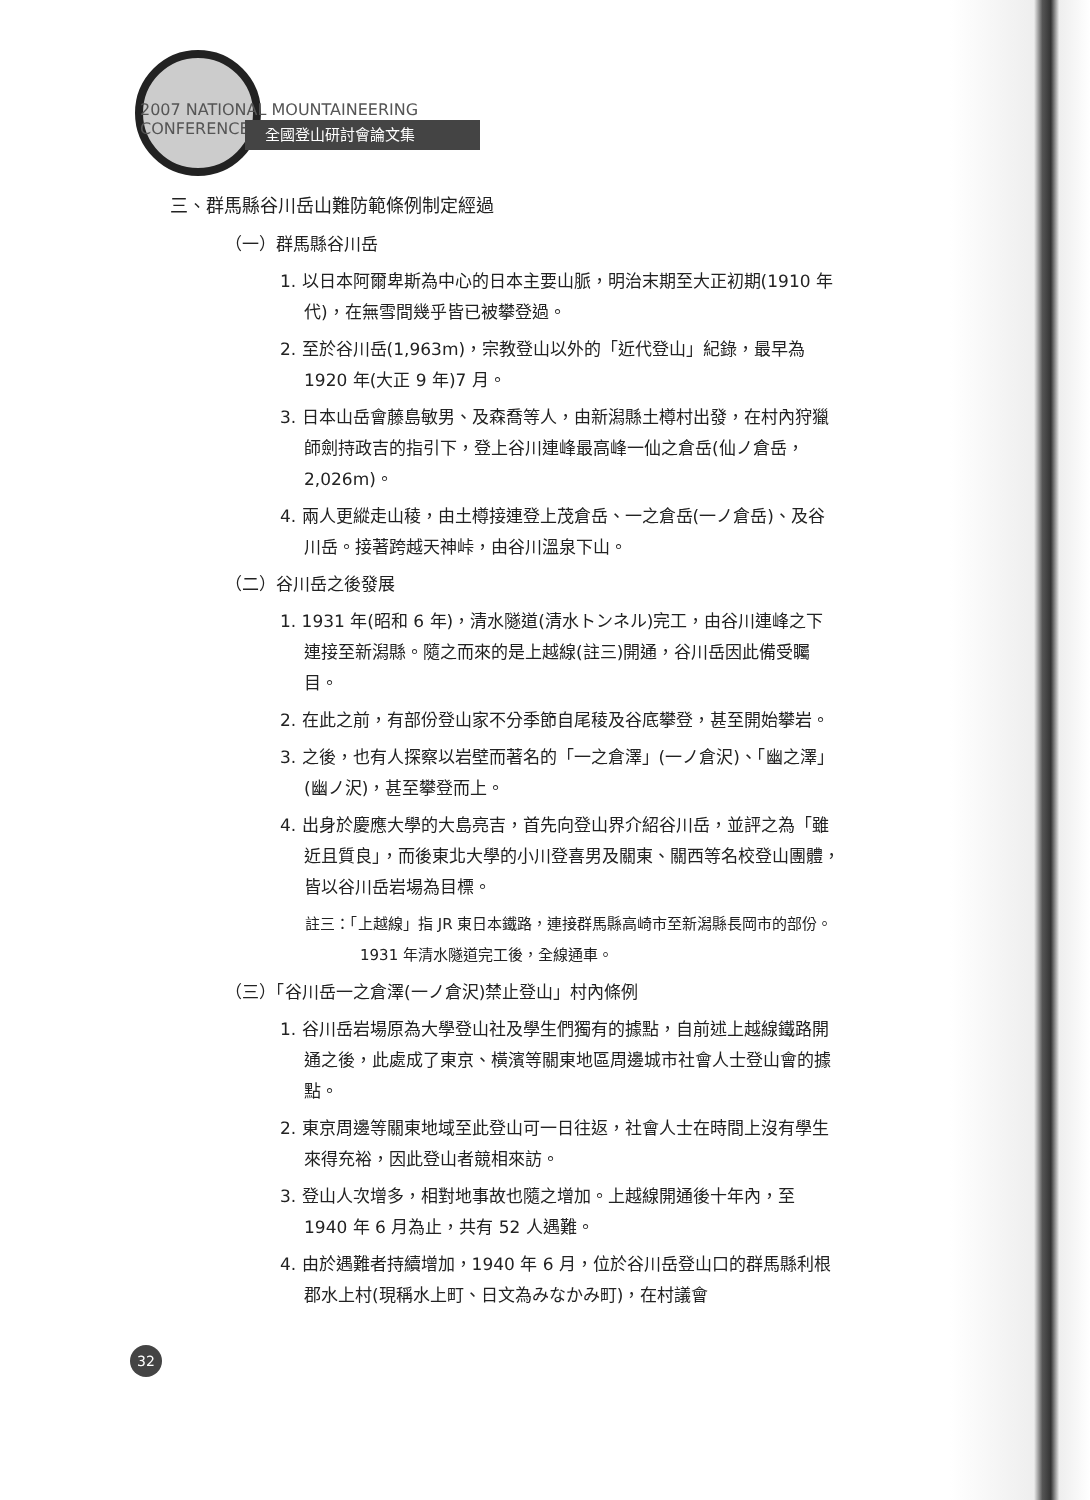2007 NATIONAL MOUNTAINEERING CONFERENCE
全國登山研討會論文集
三、群馬縣谷川岳山難防範條例制定經過
（一）群馬縣谷川岳
1. 以日本阿爾卑斯為中心的日本主要山脈，明治末期至大正初期(1910 年代)，在無雪間幾乎皆已被攀登過。
2. 至於谷川岳(1,963m)，宗教登山以外的「近代登山」紀錄，最早為 1920 年(大正 9 年)7 月。
3. 日本山岳會藤島敏男、及森喬等人，由新潟縣土樽村出發，在村內狩獵師劍持政吉的指引下，登上谷川連峰最高峰一仙之倉岳(仙ノ倉岳，2,026m)。
4. 兩人更縱走山稜，由土樽接連登上茂倉岳、一之倉岳(一ノ倉岳)、及谷川岳。接著跨越天神峠，由谷川溫泉下山。
（二）谷川岳之後發展
1. 1931 年(昭和 6 年)，清水隧道(清水トンネル)完工，由谷川連峰之下連接至新潟縣。隨之而來的是上越線(註三)開通，谷川岳因此備受矚目。
2. 在此之前，有部份登山家不分季節自尾稜及谷底攀登，甚至開始攀岩。
3. 之後，也有人探察以岩壁而著名的「一之倉澤」(一ノ倉沢)、「幽之澤」(幽ノ沢)，甚至攀登而上。
4. 出身於慶應大學的大島亮吉，首先向登山界介紹谷川岳，並評之為「雖近且質良」，而後東北大學的小川登喜男及關東、關西等名校登山團體，皆以谷川岳岩場為目標。
註三：「上越線」指 JR 東日本鐵路，連接群馬縣高崎市至新潟縣長岡市的部份。1931 年清水隧道完工後，全線通車。
（三）「谷川岳一之倉澤(一ノ倉沢)禁止登山」村內條例
1. 谷川岳岩場原為大學登山社及學生們獨有的據點，自前述上越線鐵路開通之後，此處成了東京、橫濱等關東地區周邊城市社會人士登山會的據點。
2. 東京周邊等關東地域至此登山可一日往返，社會人士在時間上沒有學生來得充裕，因此登山者競相來訪。
3. 登山人次增多，相對地事故也隨之增加。上越線開通後十年內，至 1940 年 6 月為止，共有 52 人遇難。
4. 由於遇難者持續增加，1940 年 6 月，位於谷川岳登山口的群馬縣利根郡水上村(現稱水上町、日文為みなかみ町)，在村議會
32